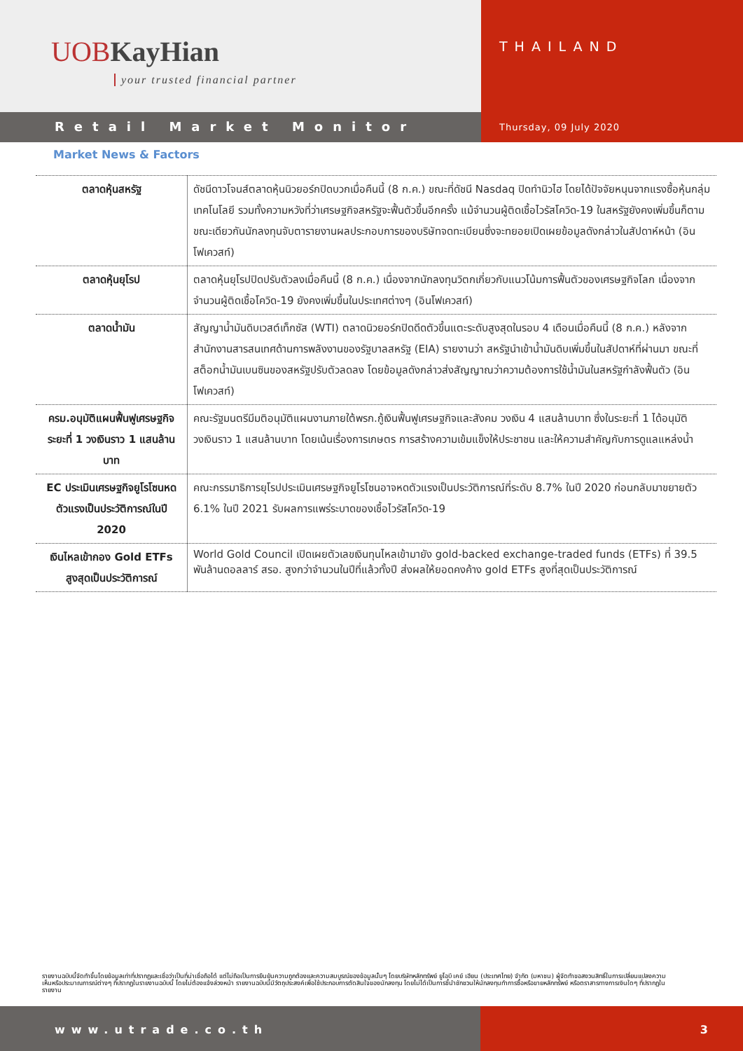UOBKayHian
your trusted financial partner
THAILAND
Retail Market Monitor
Thursday, 09 July 2020
Market News & Factors
| ตลาดหุ้นสหรัฐ | ดัชนีดาวโจนส์ตลาดหุ้นนิวยอร์กปิดบวกเมื่อคืนนี้ (8 ก.ค.) ขณะที่ดัชนี Nasdaq ปิดทำนิวไฮ โดยได้ปัจจัยหนุนจากแรงซื้อหุ้นกลุ่มเทคโนโลยี รวมทั้งความหวังที่ว่าเศรษฐกิจสหรัฐจะฟื้นตัวขึ้นอีกครั้ง แม้จำนวนผู้ติดเชื้อไวรัสโควิด-19 ในสหรัฐยังคงเพิ่มขึ้นก็ตาม ขณะเดียวกันนักลงทุนจับตารายงานผลประกอบการของบริษัทจดทะเบียนซึ่งจะทยอยเปิดเผยข้อมูลดังกล่าวในสัปดาห์หน้า (อินโฟเควสท์) |
| ตลาดหุ้นยุโรป | ตลาดหุ้นยุโรปปิดปรับตัวลงเมื่อคืนนี้ (8 ก.ค.) เนื่องจากนักลงทุนวิตกเกี่ยวกับแนวโน้มการฟื้นตัวของเศรษฐกิจโลก เนื่องจากจำนวนผู้ติดเชื้อโควิด-19 ยังคงเพิ่มขึ้นในประเทศต่างๆ (อินโฟเควสท์) |
| ตลาดน้ำมัน | สัญญาน้ำมันดิบเวสต์เท็กซัส (WTI) ตลาดนิวยอร์กปิดดีดตัวขึ้นแตะระดับสูงสุดในรอบ 4 เดือนเมื่อคืนนี้ (8 ก.ค.) หลังจากสำนักงานสารสนเทศด้านการพลังงานของรัฐบาลสหรัฐ (EIA) รายงานว่า สหรัฐนำเข้าน้ำมันดิบเพิ่มขึ้นในสัปดาห์ที่ผ่านมา ขณะที่สต็อกน้ำมันเบนซินของสหรัฐปรับตัวลดลง โดยข้อมูลดังกล่าวส่งสัญญาณว่าความต้องการใช้น้ำมันในสหรัฐกำลังฟื้นตัว (อินโฟเควสท์) |
| ครม.อนุมัติแผนฟื้นฟูเศรษฐกิจระยะที่ 1 วงเงินราว 1 แสนล้านบาท | คณะรัฐมนตรีมีมติอนุมัติแผนงานภายใต้พรก.กู้เงินฟื้นฟูเศรษฐกิจและสังคม วงเงิน 4 แสนล้านบาท ซึ่งในระยะที่ 1 ได้อนุมัติวงเงินราว 1 แสนล้านบาท โดยเน้นเรื่องการเกษตร การสร้างความเข้มแข็งให้ประชาชน และให้ความสำคัญกับการดูแลแหล่งน้ำ |
| EC ประเมินเศรษฐกิจยูโรโซนหดตัวแรงเป็นประวัติการณ์ในปี 2020 | คณะกรรมาธิการยุโรปประเมินเศรษฐกิจยูโรโซนอาจหดตัวแรงเป็นประวัติการณ์ที่ระดับ 8.7% ในปี 2020 ก่อนกลับมาขยายตัว 6.1% ในปี 2021 รับผลการแพร่ระบาดของเชื้อไวรัสโควิด-19 |
| เงินไหลเข้ากอง Gold ETFs สูงสุดเป็นประวัติการณ์ | World Gold Council เปิดเผยตัวเลขเงินทุนไหลเข้ามายัง gold-backed exchange-traded funds (ETFs) ที่ 39.5 พันล้านดอลลาร์ สรอ. สูงกว่าจำนวนในปีที่แล้วทั้งปี ส่งผลให้ยอดคงค้าง gold ETFs สูงที่สุดเป็นประวัติการณ์ |
รายงานฉบับนี้จัดทำขึ้นโดยข้อมูลเท่าที่ปรากฏและเชื่อว่าเป็นที่น่าเชื่อถือได้ แต่ไม่ถือเป็นการยืนยันความถูกต้องและความสมบูรณ์ของข้อมูลนั้นๆ โดยบริษัทหลักทรัพย์ ยูโอบี เคย์ เฮียน (ประเทศไทย) จำกัด (มหาชน) ผู้จัดทำขอสงวนสิทธิ์ในการเปลี่ยนแปลงความเห็นหรือประมาณการณ์ต่างๆ ที่ปรากฏในรายงานฉบับนี้ โดยไม่ต้องแจ้งล่วงหน้า รายงานฉบับนี้มีวัตถุประสงค์เพื่อใช้ประกอบการตัดสินใจของนักลงทุน โดยไม่ได้เป็นการชี้นำชักชวนให้นักลงทุนทำการซื้อหรือขายหลักทรัพย์ หรือตราสารทางการเงินใดๆ ที่ปรากฏในรายงาน
www.utrade.co.th 3